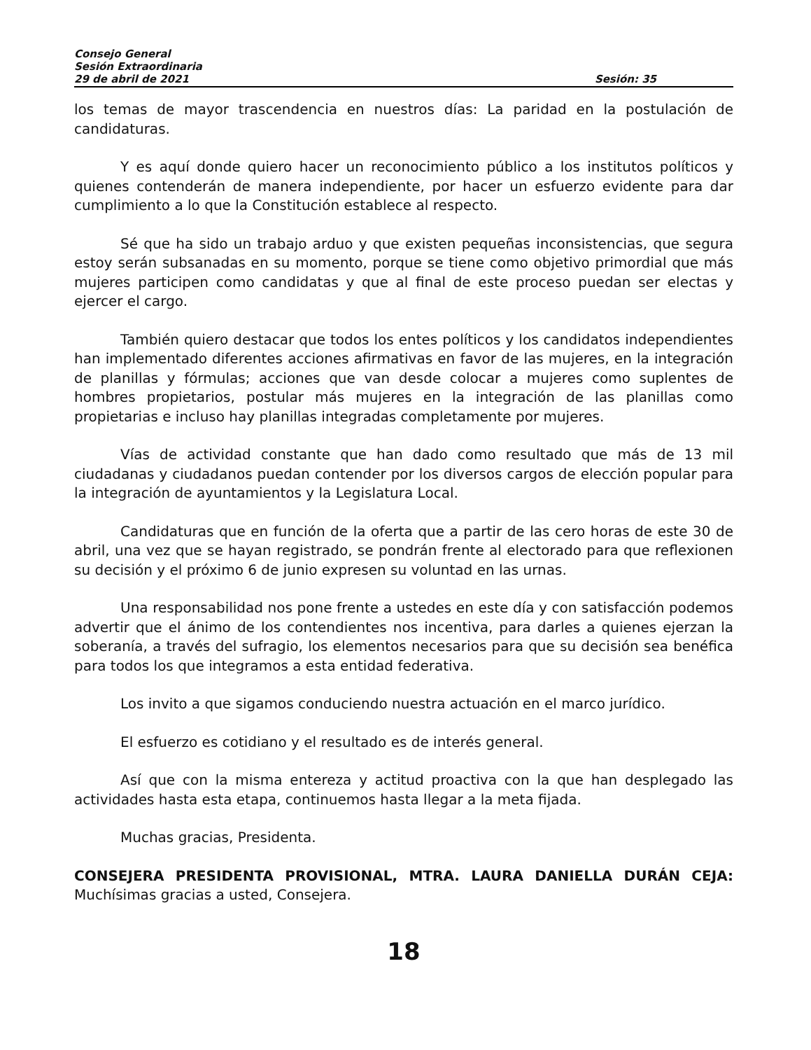Consejo General
Sesión Extraordinaria
29 de abril de 2021 Sesión: 35
los temas de mayor trascendencia en nuestros días: La paridad en la postulación de candidaturas.
Y es aquí donde quiero hacer un reconocimiento público a los institutos políticos y quienes contenderán de manera independiente, por hacer un esfuerzo evidente para dar cumplimiento a lo que la Constitución establece al respecto.
Sé que ha sido un trabajo arduo y que existen pequeñas inconsistencias, que segura estoy serán subsanadas en su momento, porque se tiene como objetivo primordial que más mujeres participen como candidatas y que al final de este proceso puedan ser electas y ejercer el cargo.
También quiero destacar que todos los entes políticos y los candidatos independientes han implementado diferentes acciones afirmativas en favor de las mujeres, en la integración de planillas y fórmulas; acciones que van desde colocar a mujeres como suplentes de hombres propietarios, postular más mujeres en la integración de las planillas como propietarias e incluso hay planillas integradas completamente por mujeres.
Vías de actividad constante que han dado como resultado que más de 13 mil ciudadanas y ciudadanos puedan contender por los diversos cargos de elección popular para la integración de ayuntamientos y la Legislatura Local.
Candidaturas que en función de la oferta que a partir de las cero horas de este 30 de abril, una vez que se hayan registrado, se pondrán frente al electorado para que reflexionen su decisión y el próximo 6 de junio expresen su voluntad en las urnas.
Una responsabilidad nos pone frente a ustedes en este día y con satisfacción podemos advertir que el ánimo de los contendientes nos incentiva, para darles a quienes ejerzan la soberanía, a través del sufragio, los elementos necesarios para que su decisión sea benéfica para todos los que integramos a esta entidad federativa.
Los invito a que sigamos conduciendo nuestra actuación en el marco jurídico.
El esfuerzo es cotidiano y el resultado es de interés general.
Así que con la misma entereza y actitud proactiva con la que han desplegado las actividades hasta esta etapa, continuemos hasta llegar a la meta fijada.
Muchas gracias, Presidenta.
CONSEJERA PRESIDENTA PROVISIONAL, MTRA. LAURA DANIELLA DURÁN CEJA: Muchísimas gracias a usted, Consejera.
18